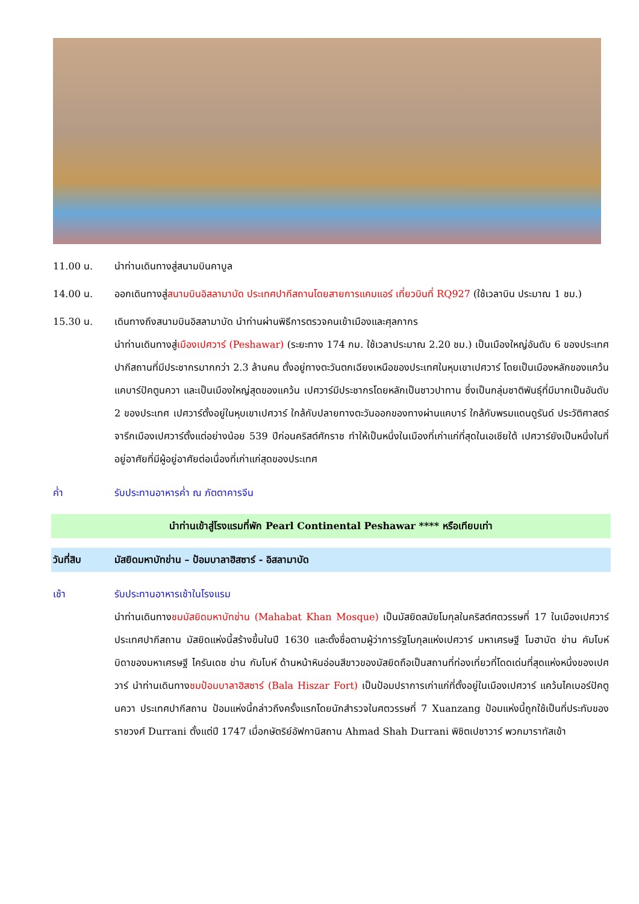11.00 น. นำท่านเดินทางสู่สนามบินคาบูล
14.00 น. ออกเดินทางสู่สนามบินอิสลามาบัด ประเทศปากีสถานโดยสายการแคมแอร์ เที่ยวบินที่ RQ927 (ใช้เวลาบิน ประมาณ 1 ชม.)
15.30 น. เดินทางถึงสนามบินอิสลามาบัด นำท่านผ่านพิธีการตรวจคนเข้าเมืองและศุลกากร
นำท่านเดินทางสู่เมืองเปศวาร์ (Peshawar) (ระยะทาง 174 กม. ใช้เวลาประมาณ 2.20 ชม.) เป็นเมืองใหญ่อันดับ 6 ของประเทศปากีสถานที่มีประชากรมากกว่า 2.3 ล้านคน ตั้งอยู่ทางตะวันตกเฉียงเหนือของประเทศในหุบเขาเปศวาร์ โดยเป็นเมืองหลักของแคว้นแคบาร์ปัคตูนควา และเป็นเมืองใหญ่สุดของแคว้น เปศวาร์มีประชากรโดยหลักเป็นชาวปาทาน ซึ่งเป็นกลุ่มชาติพันธุ์ที่มีมากเป็นอันดับ 2 ของประเทศ เปศวาร์ตั้งอยู่ในหุบเขาเปศวาร์ ใกล้กับปลายทางตะวันออกของทางผ่านแคบาร์ ใกล้กับพรมแดนดูรันด์ ประวัติศาสตร์จารึกเมืองเปศวาร์ตั้งแต่อย่างน้อย 539 ปีก่อนคริสต์ศักราช ทำให้เป็นหนึ่งในเมืองที่เก่าแก่ที่สุดในเอเชียใต้ เปศวาร์ยังเป็นหนึ่งในที่อยู่อาศัยที่มีผู้อยู่อาศัยต่อเนื่องที่เก่าแก่สุดของประเทศ
ค่ำ รับประทานอาหารค่ำ ณ ภัตตาคารจีน
นำท่านเข้าสู่โรงแรมที่พัก Pearl Continental Peshawar **** หรือเทียบเท่า
วันที่สิบ มัสยิดมหาบัทข่าน – ป้อมบาลาฮิสซาร์ - อิสลามาบัด
เช้า รับประทานอาหารเช้าในโรงแรม
นำท่านเดินทางชมมัสยิดมหาบัทข่าน (Mahabat Khan Mosque) เป็นมัสยิดสมัยโมกุลในคริสต์ศตวรรษที่ 17 ในเมืองเปศวาร์ ประเทศปากีสถาน มัสยิดแห่งนี้สร้างขึ้นในปี 1630 และตั้งชื่อตามผู้ว่าการรัฐโมกุลแห่งเปศวาร์ มหาเศรษฐี โมฮาบัต ข่าน คัมโบห์ บิดาของมหาเศรษฐี ไครันเดช ข่าน กัมโบห์ ด้านหน้าหินอ่อนสีขาวของมัสยิดถือเป็นสถานที่ท่องเที่ยวที่โดดเด่นที่สุดแห่งหนึ่งของเปศวาร์ นำท่านเดินทางชมป้อมบาลาฮิสซาร์ (Bala Hiszar Fort) เป็นป้อมปราการเก่าแก่ที่ตั้งอยู่ในเมืองเปศวาร์ แคว้นไคเบอร์ปัคตูนควา ประเทศปากีสถาน ป้อมแห่งนี้กล่าวถึงครั้งแรกโดยนักสำรวจในศตวรรษที่ 7 Xuanzang ป้อมแห่งนี้ถูกใช้เป็นที่ประทับของราชวงศ์ Durrani ตั้งแต่ปี 1747 เมื่อกษัตริย์อัฟกานิสถาน Ahmad Shah Durrani พิชิตเปชาวาร์ พวกมาราทัสเข้า